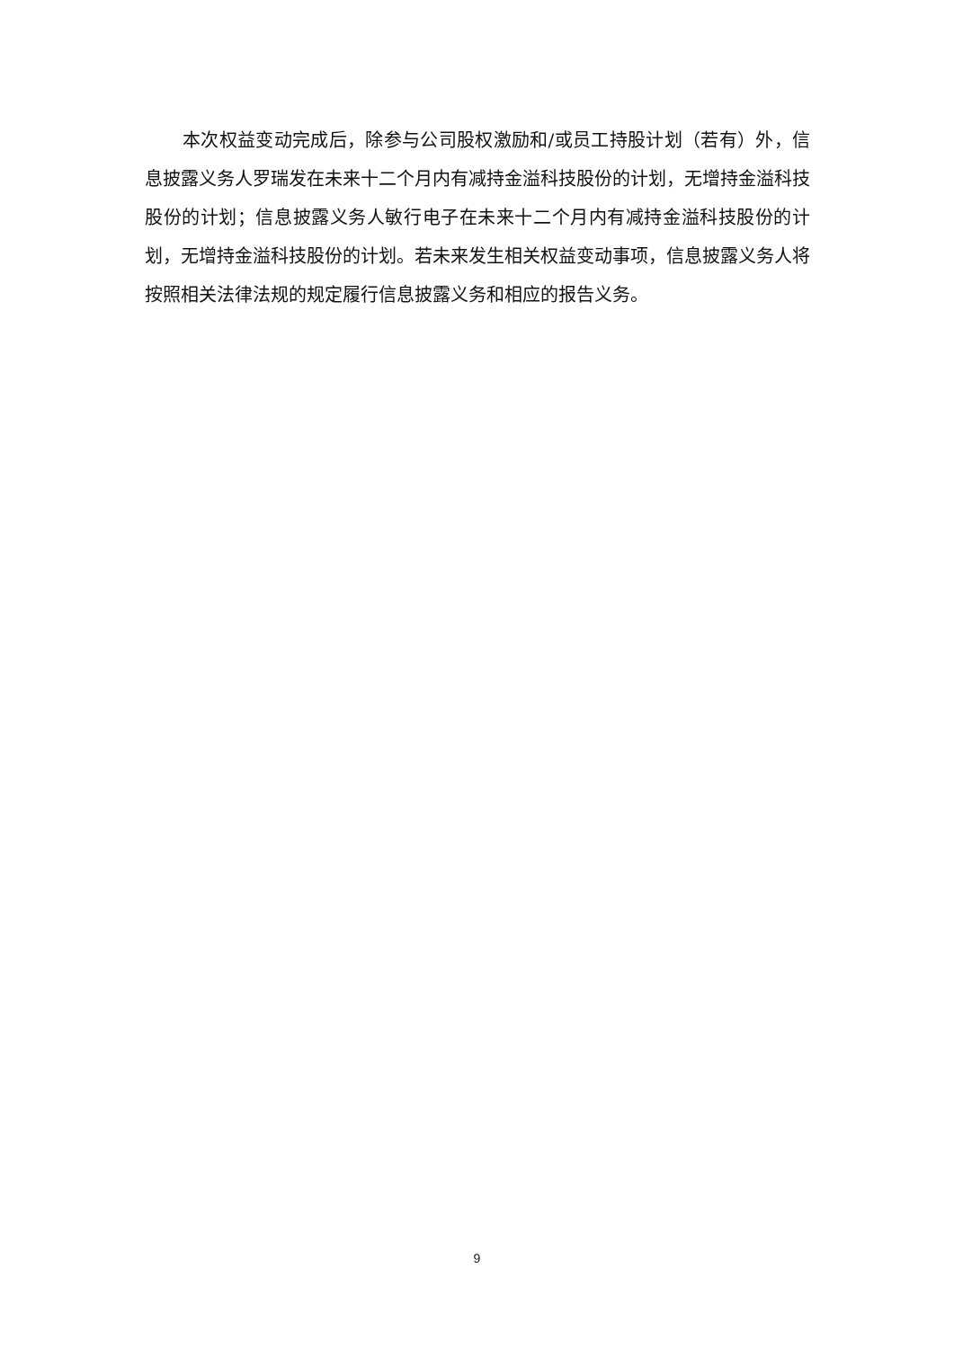本次权益变动完成后，除参与公司股权激励和/或员工持股计划（若有）外，信息披露义务人罗瑞发在未来十二个月内有减持金溢科技股份的计划，无增持金溢科技股份的计划；信息披露义务人敏行电子在未来十二个月内有减持金溢科技股份的计划，无增持金溢科技股份的计划。若未来发生相关权益变动事项，信息披露义务人将按照相关法律法规的规定履行信息披露义务和相应的报告义务。
9